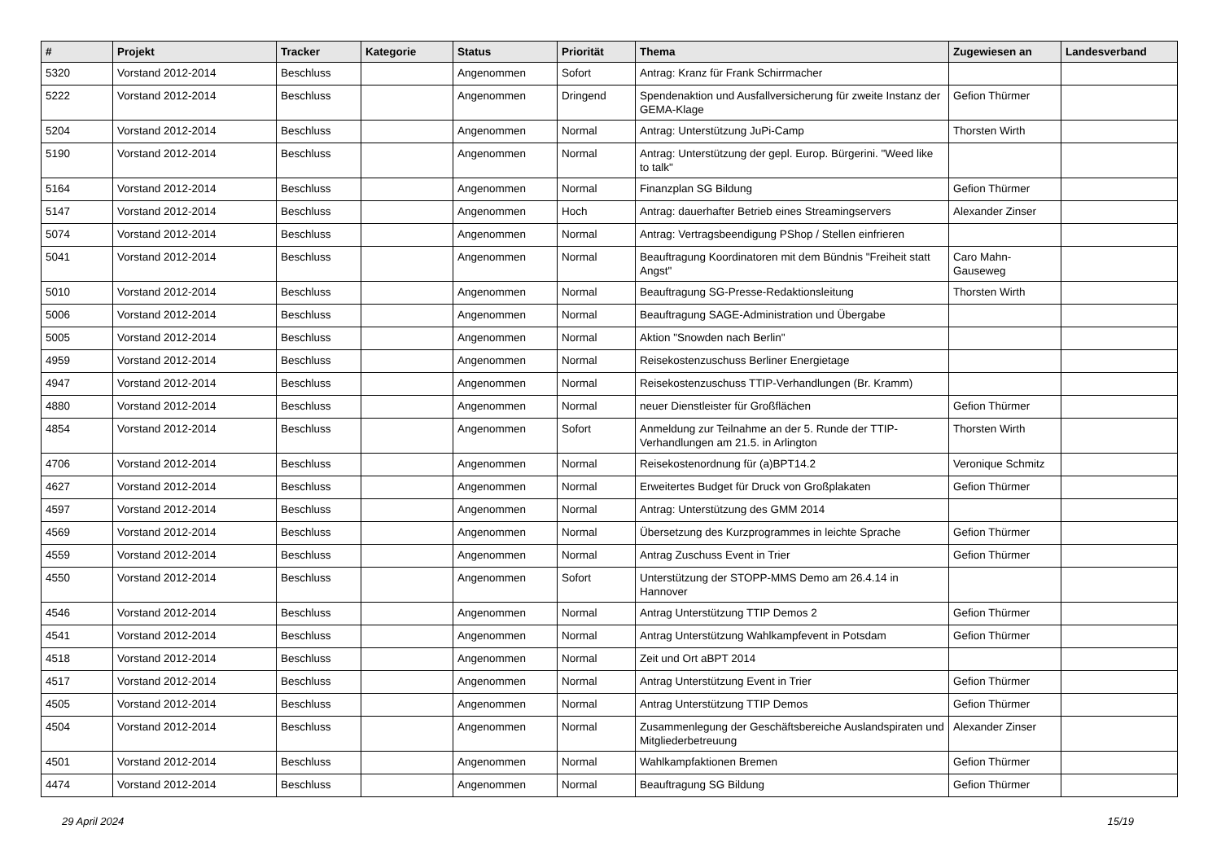| # | Projekt | Tracker | Kategorie | Status | Priorität | Thema | Zugewiesen an | Landesverband |
| --- | --- | --- | --- | --- | --- | --- | --- | --- |
| 5320 | Vorstand 2012-2014 | Beschluss | | Angenommen | Sofort | Antrag: Kranz für Frank Schirrmacher | | |
| 5222 | Vorstand 2012-2014 | Beschluss | | Angenommen | Dringend | Spendenaktion und Ausfallversicherung für zweite Instanz der GEMA-Klage | Gefion Thürmer | |
| 5204 | Vorstand 2012-2014 | Beschluss | | Angenommen | Normal | Antrag: Unterstützung JuPi-Camp | Thorsten Wirth | |
| 5190 | Vorstand 2012-2014 | Beschluss | | Angenommen | Normal | Antrag: Unterstützung der gepl. Europ. Bürgerini. "Weed like to talk" | | |
| 5164 | Vorstand 2012-2014 | Beschluss | | Angenommen | Normal | Finanzplan SG Bildung | Gefion Thürmer | |
| 5147 | Vorstand 2012-2014 | Beschluss | | Angenommen | Hoch | Antrag: dauerhafter Betrieb eines Streamingservers | Alexander Zinser | |
| 5074 | Vorstand 2012-2014 | Beschluss | | Angenommen | Normal | Antrag: Vertragsbeendigung PShop / Stellen einfrieren | | |
| 5041 | Vorstand 2012-2014 | Beschluss | | Angenommen | Normal | Beauftragung Koordinatoren mit dem Bündnis "Freiheit statt Angst" | Caro Mahn-Gauseweg | |
| 5010 | Vorstand 2012-2014 | Beschluss | | Angenommen | Normal | Beauftragung SG-Presse-Redaktionsleitung | Thorsten Wirth | |
| 5006 | Vorstand 2012-2014 | Beschluss | | Angenommen | Normal | Beauftragung SAGE-Administration und Übergabe | | |
| 5005 | Vorstand 2012-2014 | Beschluss | | Angenommen | Normal | Aktion "Snowden nach Berlin" | | |
| 4959 | Vorstand 2012-2014 | Beschluss | | Angenommen | Normal | Reisekostenzuschuss Berliner Energietage | | |
| 4947 | Vorstand 2012-2014 | Beschluss | | Angenommen | Normal | Reisekostenzuschuss TTIP-Verhandlungen (Br. Kramm) | | |
| 4880 | Vorstand 2012-2014 | Beschluss | | Angenommen | Normal | neuer Dienstleister für Großflächen | Gefion Thürmer | |
| 4854 | Vorstand 2012-2014 | Beschluss | | Angenommen | Sofort | Anmeldung zur Teilnahme an der 5. Runde der TTIP-Verhandlungen am 21.5. in Arlington | Thorsten Wirth | |
| 4706 | Vorstand 2012-2014 | Beschluss | | Angenommen | Normal | Reisekostenordnung für (a)BPT14.2 | Veronique Schmitz | |
| 4627 | Vorstand 2012-2014 | Beschluss | | Angenommen | Normal | Erweitertes Budget für Druck von Großplakaten | Gefion Thürmer | |
| 4597 | Vorstand 2012-2014 | Beschluss | | Angenommen | Normal | Antrag: Unterstützung des GMM 2014 | | |
| 4569 | Vorstand 2012-2014 | Beschluss | | Angenommen | Normal | Übersetzung des Kurzprogrammes in leichte Sprache | Gefion Thürmer | |
| 4559 | Vorstand 2012-2014 | Beschluss | | Angenommen | Normal | Antrag Zuschuss Event in Trier | Gefion Thürmer | |
| 4550 | Vorstand 2012-2014 | Beschluss | | Angenommen | Sofort | Unterstützung der STOPP-MMS Demo am 26.4.14 in Hannover | | |
| 4546 | Vorstand 2012-2014 | Beschluss | | Angenommen | Normal | Antrag Unterstützung TTIP Demos 2 | Gefion Thürmer | |
| 4541 | Vorstand 2012-2014 | Beschluss | | Angenommen | Normal | Antrag Unterstützung Wahlkampfevent in Potsdam | Gefion Thürmer | |
| 4518 | Vorstand 2012-2014 | Beschluss | | Angenommen | Normal | Zeit und Ort aBPT 2014 | | |
| 4517 | Vorstand 2012-2014 | Beschluss | | Angenommen | Normal | Antrag Unterstützung Event in Trier | Gefion Thürmer | |
| 4505 | Vorstand 2012-2014 | Beschluss | | Angenommen | Normal | Antrag Unterstützung TTIP Demos | Gefion Thürmer | |
| 4504 | Vorstand 2012-2014 | Beschluss | | Angenommen | Normal | Zusammenlegung der Geschäftsbereiche Auslandspiraten und Mitgliederbetreuung | Alexander Zinser | |
| 4501 | Vorstand 2012-2014 | Beschluss | | Angenommen | Normal | Wahlkampfaktionen Bremen | Gefion Thürmer | |
| 4474 | Vorstand 2012-2014 | Beschluss | | Angenommen | Normal | Beauftragung SG Bildung | Gefion Thürmer | |
29 April 2024 15/19